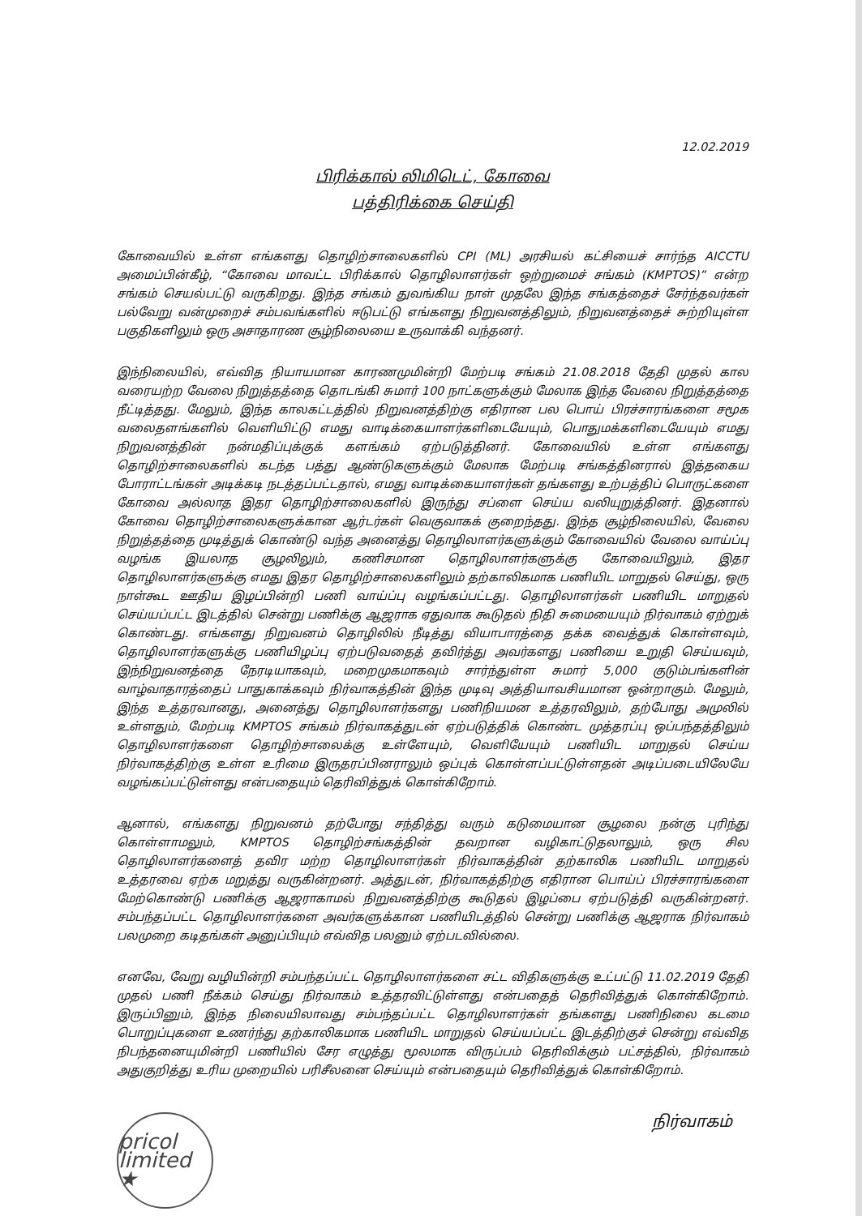12.02.2019
பிரிக்கால் லிமிடெட், கோவை
பத்திரிக்கை செய்தி
கோவையில் உள்ள எங்களது தொழிற்சாலைகளில் CPI (ML) அரசியல் கட்சியைச் சார்ந்த AICCTU அமைப்பின்கீழ், “கோவை மாவட்ட பிரிக்கால் தொழிலாளர்கள் ஒற்றுமைச் சங்கம் (KMPTOS)” என்ற சங்கம் செயல்பட்டு வருகிறது. இந்த சங்கம் துவங்கிய நாள் முதலே இந்த சங்கத்தைச் சேர்ந்தவர்கள் பல்வேறு வன்முறைச் சம்பவங்களில் ஈடுபட்டு எங்களது நிறுவனத்திலும், நிறுவனத்தைச் சுற்றியுள்ள பகுதிகளிலும் ஒரு அசாதாரண சூழ்நிலையை உருவாக்கி வந்தனர்.
இந்நிலையில், எவ்வித நியாயமான காரணமுமின்றி மேற்படி சங்கம் 21.08.2018 தேதி முதல் கால வரையற்ற வேலை நிறுத்தத்தை தொடங்கி சுமார் 100 நாட்களுக்கும் மேலாக இந்த வேலை நிறுத்தத்தை நீட்டித்தது. மேலும், இந்த காலகட்டத்தில் நிறுவனத்திற்கு எதிரான பல பொய் பிரச்சாரங்களை சமூக வலைதளங்களில் வெளியிட்டு எமது வாடிக்கையாளர்களிடையேயும், பொதுமக்களிடையேயும் எமது நிறுவனத்தின் நன்மதிப்புக்குக் களங்கம் ஏற்படுத்தினர். கோவையில் உள்ள எங்களது தொழிற்சாலைகளில் கடந்த பத்து ஆண்டுகளுக்கும் மேலாக மேற்படி சங்கத்தினரால் இத்தகைய போராட்டங்கள் அடிக்கடி நடத்தப்பட்டதால், எமது வாடிக்கையாளர்கள் தங்களது உற்பத்திப் பொருட்களை கோவை அல்லாத இதர தொழிற்சாலைகளில் இருந்து சப்ளை செய்ய வலியுறுத்தினர். இதனால் கோவை தொழிற்சாலைகளுக்கான ஆர்டர்கள் வெகுவாகக் குறைந்தது. இந்த சூழ்நிலையில், வேலை நிறுத்தத்தை முடித்துக் கொண்டு வந்த அனைத்து தொழிலாளர்களுக்கும் கோவையில் வேலை வாய்ப்பு வழங்க இயலாத சூழலிலும், கணிசமான தொழிலாளர்களுக்கு கோவையிலும், இதர தொழிலாளர்களுக்கு எமது இதர தொழிற்சாலைகளிலும் தற்காலிகமாக பணியிட மாறுதல் செய்து, ஒரு நாள்கூட ஊதிய இழப்பின்றி பணி வாய்ப்பு வழங்கப்பட்டது. தொழிலாளர்கள் பணியிட மாறுதல் செய்யப்பட்ட இடத்தில் சென்று பணிக்கு ஆஜராக ஏதுவாக கூடுதல் நிதி சுமையையும் நிர்வாகம் ஏற்றுக் கொண்டது. எங்களது நிறுவனம் தொழிலில் நீடித்து வியாபாரத்தை தக்க வைத்துக் கொள்ளவும், தொழிலாளர்களுக்கு பணியிழப்பு ஏற்படுவதைத் தவிர்த்து அவர்களது பணியை உறுதி செய்யவும், இந்நிறுவனத்தை நேரடியாகவும், மறைமுகமாகவும் சார்ந்துள்ள சுமார் 5,000 குடும்பங்களின் வாழ்வாதாரத்தைப் பாதுகாக்கவும் நிர்வாகத்தின் இந்த முடிவு அத்தியாவசியமான ஒன்றாகும். மேலும், இந்த உத்தரவானது, அனைத்து தொழிலாளர்களது பணிநியமன உத்தரவிலும், தற்போது அமுலில் உள்ளதும், மேற்படி KMPTOS சங்கம் நிர்வாகத்துடன் ஏற்படுத்திக் கொண்ட முத்தரப்பு ஒப்பந்தத்திலும் தொழிலாளர்களை தொழிற்சாலைக்கு உள்ளேயும், வெளியேயும் பணியிட மாறுதல் செய்ய நிர்வாகத்திற்கு உள்ள உரிமை இருதரப்பினராலும் ஒப்புக் கொள்ளப்பட்டுள்ளதன் அடிப்படையிலேயே வழங்கப்பட்டுள்ளது என்பதையும் தெரிவித்துக் கொள்கிறோம்.
ஆனால், எங்களது நிறுவனம் தற்போது சந்தித்து வரும் கடுமையான சூழலை நன்கு புரிந்து கொள்ளாமலும், KMPTOS தொழிற்சங்கத்தின் தவறான வழிகாட்டுதலாலும், ஒரு சில தொழிலாளர்களைத் தவிர மற்ற தொழிலாளர்கள் நிர்வாகத்தின் தற்காலிக பணியிட மாறுதல் உத்தரவை ஏற்க மறுத்து வருகின்றனர். அத்துடன், நிர்வாகத்திற்கு எதிரான பொய்ப் பிரச்சாரங்களை மேற்கொண்டு பணிக்கு ஆஜராகாமல் நிறுவனத்திற்கு கூடுதல் இழப்பை ஏற்படுத்தி வருகின்றனர். சம்பந்தப்பட்ட தொழிலாளர்களை அவர்களுக்கான பணியிடத்தில் சென்று பணிக்கு ஆஜராக நிர்வாகம் பலமுறை கடிதங்கள் அனுப்பியும் எவ்வித பலனும் ஏற்படவில்லை.
எனவே, வேறு வழியின்றி சம்பந்தப்பட்ட தொழிலாளர்களை சட்ட விதிகளுக்கு உட்பட்டு 11.02.2019 தேதி முதல் பணி நீக்கம் செய்து நிர்வாகம் உத்தரவிட்டுள்ளது என்பதைத் தெரிவித்துக் கொள்கிறோம். இருப்பினும், இந்த நிலையிலாவது சம்பந்தப்பட்ட தொழிலாளர்கள் தங்களது பணிநிலை கடமை பொறுப்புகளை உணர்ந்து தற்காலிகமாக பணியிட மாறுதல் செய்யப்பட்ட இடத்திற்குச் சென்று எவ்வித நிபந்தனையுமின்றி பணியில் சேர எழுத்து மூலமாக விருப்பம் தெரிவிக்கும் பட்சத்தில், நிர்வாகம் அதுகுறித்து உரிய முறையில் பரிசீலனை செய்யும் என்பதையும் தெரிவித்துக் கொள்கிறோம்.
pricol limited ★
நிர்வாகம்